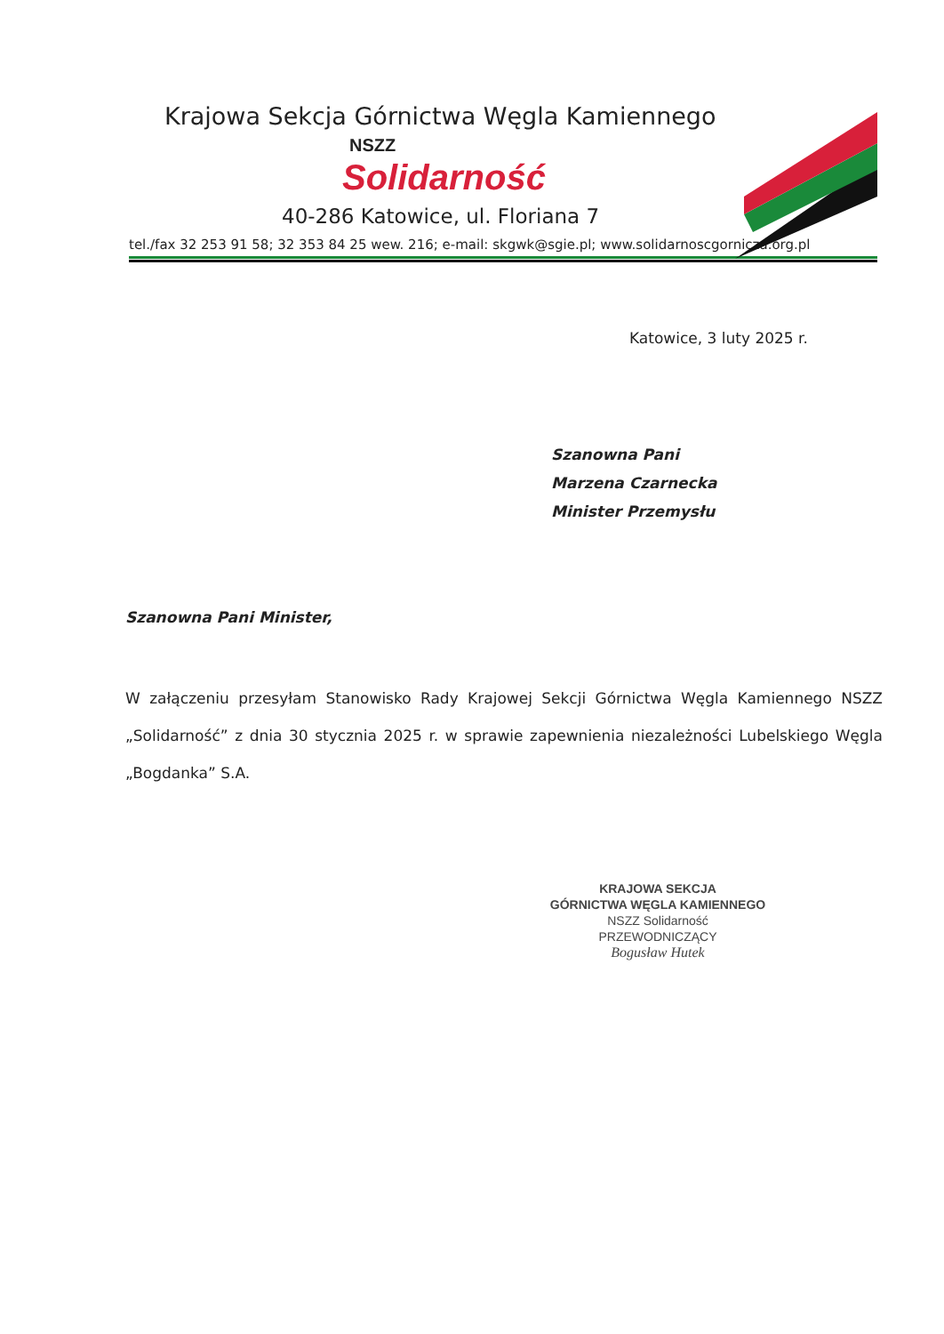Krajowa Sekcja Górnictwa Węgla Kamiennego
NSZZ
Solidarność
40-286 Katowice, ul. Floriana 7
tel./fax 32 253 91 58; 32 353 84 25 wew. 216; e-mail: skgwk@sgie.pl; www.solidarnoscgornicza.org.pl
Katowice, 3 luty 2025 r.
Szanowna Pani
Marzena Czarnecka
Minister Przemysłu
Szanowna Pani Minister,
W załączeniu przesyłam Stanowisko Rady Krajowej Sekcji Górnictwa Węgla Kamiennego NSZZ „Solidarność” z dnia 30 stycznia 2025 r. w sprawie zapewnienia niezależności Lubelskiego Węgla „Bogdanka” S.A.
KRAJOWA SEKCJA
GÓRNICTWA WĘGLA KAMIENNEGO
NSZZ Solidarność
PRZEWODNICZĄCY
Bogusław Hutek